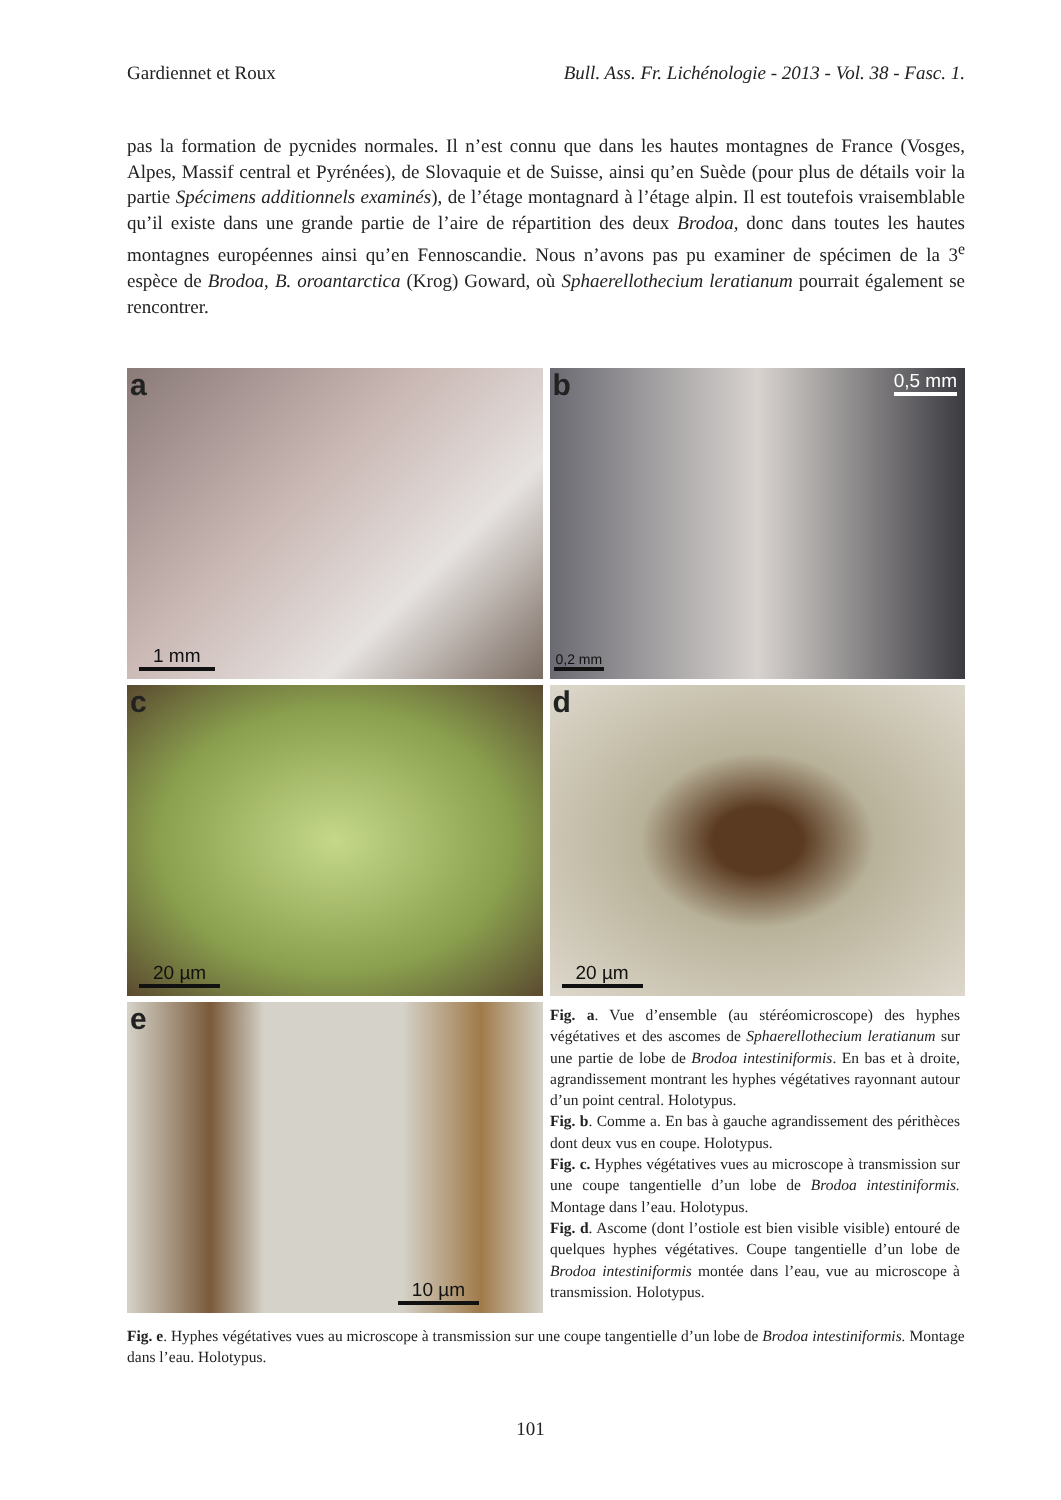Gardiennet et Roux Bull. Ass. Fr. Lichénologie - 2013 - Vol. 38 - Fasc. 1.
pas la formation de pycnides normales. Il n’est connu que dans les hautes montagnes de France (Vosges, Alpes, Massif central et Pyrénées), de Slovaquie et de Suisse, ainsi qu’en Suède (pour plus de détails voir la partie Spécimens additionnels examinés), de l’étage montagnard à l’étage alpin. Il est toutefois vraisemblable qu’il existe dans une grande partie de l’aire de répartition des deux Brodoa, donc dans toutes les hautes montagnes européennes ainsi qu’en Fennoscandie. Nous n’avons pas pu examiner de spécimen de la 3<sup>e</sup> espèce de Brodoa, B. oroantarctica (Krog) Goward, où Sphaerellothecium leratianum pourrait également se rencontrer.
a
1 mm
b 0,5 mm
0,2 mm
c
20 µm
d
20 µm
e
10 µm
Fig. a. Vue d’ensemble (au stéréomicroscope) des hyphes végétatives et des ascomes de Sphaerellothecium leratianum sur une partie de lobe de Brodoa intestiniformis. En bas et à droite, agrandissement montrant les hyphes végétatives rayonnant autour d’un point central. Holotypus.
Fig. b. Comme a. En bas à gauche agrandissement des périthèces dont deux vus en coupe. Holotypus.
Fig. c. Hyphes végétatives vues au microscope à transmission sur une coupe tangentielle d’un lobe de Brodoa intestiniformis. Montage dans l’eau. Holotypus.
Fig. d. Ascome (dont l’ostiole est bien visible visible) entouré de quelques hyphes végétatives. Coupe tangentielle d’un lobe de Brodoa intestiniformis montée dans l’eau, vue au microscope à transmission. Holotypus.
Fig. e. Hyphes végétatives vues au microscope à transmission sur une coupe tangentielle d’un lobe de Brodoa intestiniformis. Montage dans l’eau. Holotypus.
101